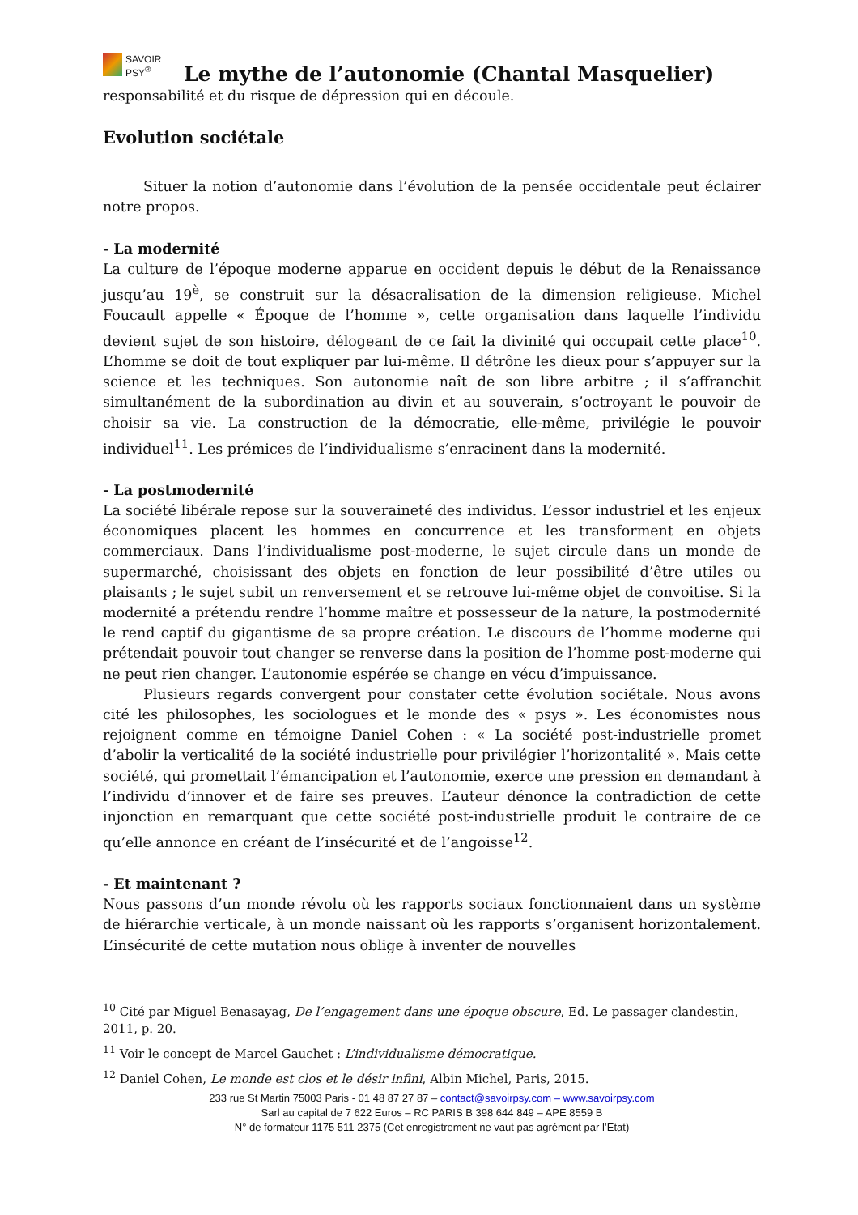SAVOIR
PSY<sup>®</sup>
Le mythe de l’autonomie (Chantal Masquelier)
responsabilité et du risque de dépression qui en découle.
Evolution sociétale
Situer la notion d’autonomie dans l’évolution de la pensée occidentale peut éclairer notre propos.
- La modernité
La culture de l’époque moderne apparue en occident depuis le début de la Renaissance jusqu’au 19<sup>è</sup>, se construit sur la désacralisation de la dimension religieuse. Michel Foucault appelle « Époque de l’homme », cette organisation dans laquelle l’individu devient sujet de son histoire, délogeant de ce fait la divinité qui occupait cette place<sup>10</sup>. L’homme se doit de tout expliquer par lui-même. Il détrône les dieux pour s’appuyer sur la science et les techniques. Son autonomie naît de son libre arbitre ; il s’affranchit simultanément de la subordination au divin et au souverain, s’octroyant le pouvoir de choisir sa vie. La construction de la démocratie, elle-même, privilégie le pouvoir individuel<sup>11</sup>. Les prémices de l’individualisme s’enracinent dans la modernité.
- La postmodernité
La société libérale repose sur la souveraineté des individus. L’essor industriel et les enjeux économiques placent les hommes en concurrence et les transforment en objets commerciaux. Dans l’individualisme post-moderne, le sujet circule dans un monde de supermarché, choisissant des objets en fonction de leur possibilité d’être utiles ou plaisants ; le sujet subit un renversement et se retrouve lui-même objet de convoitise. Si la modernité a prétendu rendre l’homme maître et possesseur de la nature, la postmodernité le rend captif du gigantisme de sa propre création. Le discours de l’homme moderne qui prétendait pouvoir tout changer se renverse dans la position de l’homme post-moderne qui ne peut rien changer. L’autonomie espérée se change en vécu d’impuissance.
Plusieurs regards convergent pour constater cette évolution sociétale. Nous avons cité les philosophes, les sociologues et le monde des « psys ». Les économistes nous rejoignent comme en témoigne Daniel Cohen : « La société post-industrielle promet d’abolir la verticalité de la société industrielle pour privilégier l’horizontalité ». Mais cette société, qui promettait l’émancipation et l’autonomie, exerce une pression en demandant à l’individu d’innover et de faire ses preuves. L’auteur dénonce la contradiction de cette injonction en remarquant que cette société post-industrielle produit le contraire de ce qu’elle annonce en créant de l’insécurité et de l’angoisse<sup>12</sup>.
- Et maintenant ?
Nous passons d’un monde révolu où les rapports sociaux fonctionnaient dans un système de hiérarchie verticale, à un monde naissant où les rapports s’organisent horizontalement. L’insécurité de cette mutation nous oblige à inventer de nouvelles
<sup>10</sup> Cité par Miguel Benasayag, De l’engagement dans une époque obscure, Ed. Le passager clandestin, 2011, p. 20.
<sup>11</sup> Voir le concept de Marcel Gauchet : L’individualisme démocratique.
<sup>12</sup> Daniel Cohen, Le monde est clos et le désir infini, Albin Michel, Paris, 2015.
233 rue St Martin 75003 Paris - 01 48 87 27 87 – contact@savoirpsy.com – www.savoirpsy.com
Sarl au capital de 7 622 Euros – RC PARIS B 398 644 849 – APE 8559 B
N° de formateur 1175 511 2375 (Cet enregistrement ne vaut pas agrément par l’Etat)